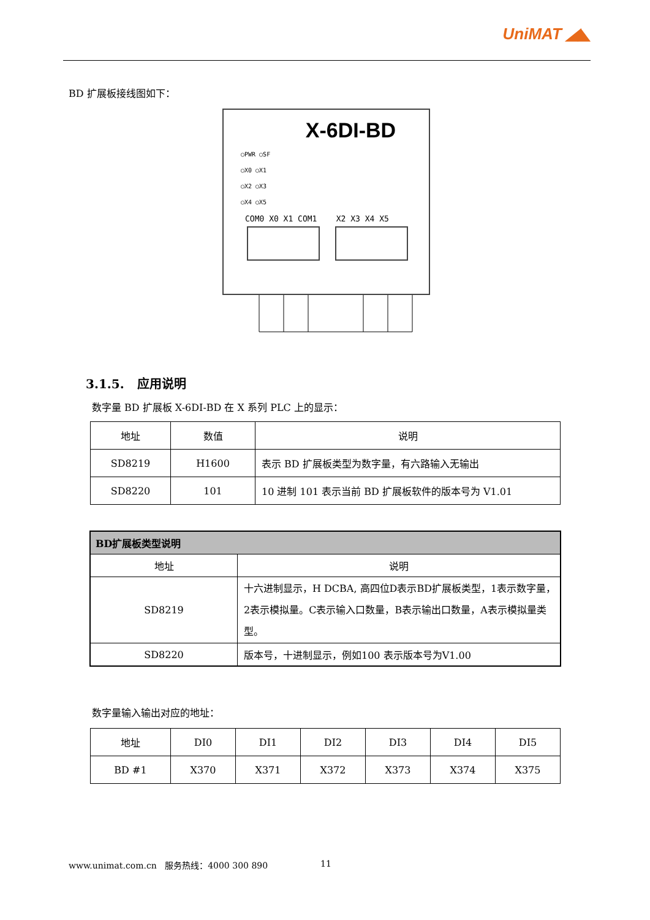UniMAT ◢◣
BD 扩展板接线图如下：
X-6DI-BD
○PWR ○SF
○X0 ○X1
○X2 ○X3
○X4 ○X5
COM0 X0 X1 COM1 X2 X3 X4 X5
3.1.5. 应用说明
数字量 BD 扩展板 X-6DI-BD 在 X 系列 PLC 上的显示：
| 地址 | 数值 | 说明 |
| --- | --- | --- |
| SD8219 | H1600 | 表示 BD 扩展板类型为数字量，有六路输入无输出 |
| SD8220 | 101 | 10 进制 101 表示当前 BD 扩展板软件的版本号为 V1.01 |
| BD扩展板类型说明 | |
| --- | --- |
| 地址 | 说明 |
| SD8219 | 十六进制显示，H DCBA, 高四位D表示BD扩展板类型，1表示数字量，2表示模拟量。C表示输入口数量，B表示输出口数量，A表示模拟量类型。 |
| SD8220 | 版本号，十进制显示，例如100 表示版本号为V1.00 |
数字量输入输出对应的地址：
| 地址 | DI0 | DI1 | DI2 | DI3 | DI4 | DI5 |
| --- | --- | --- | --- | --- | --- | --- |
| BD #1 | X370 | X371 | X372 | X373 | X374 | X375 |
www.unimat.com.cn 服务热线：4000 300 890
11